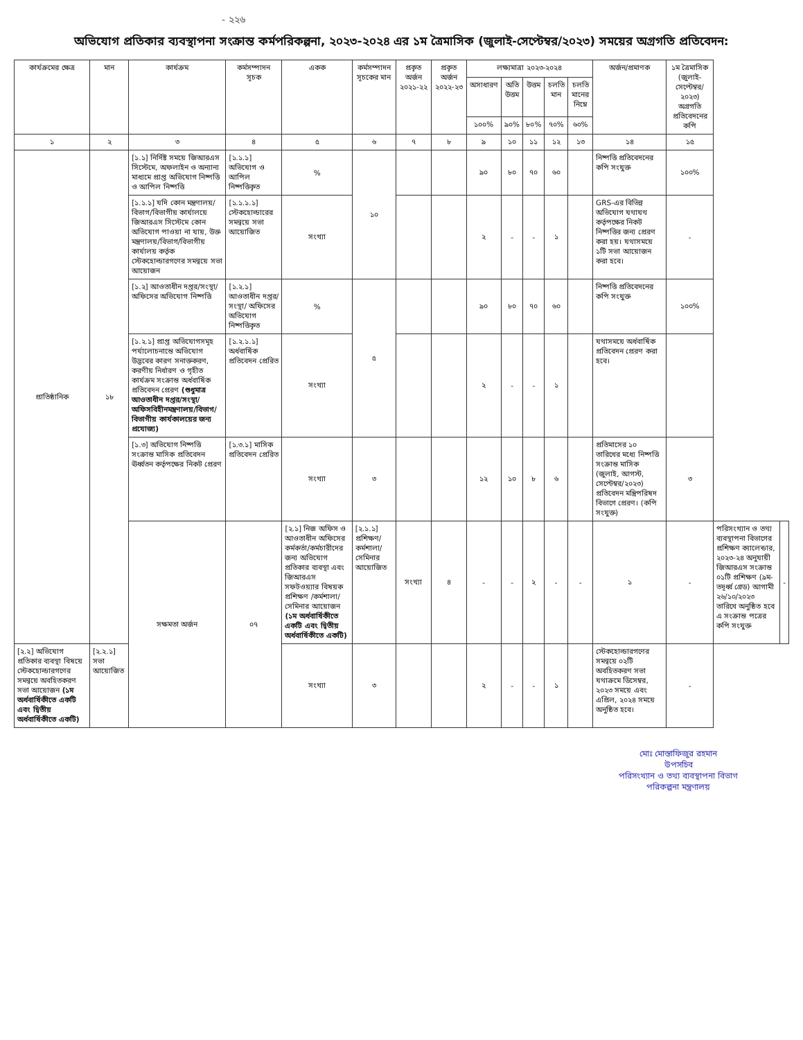- ২২৬
অভিযোগ প্রতিকার ব্যবস্থাপনা সংক্রান্ত কর্মপরিকল্পনা, ২০২৩-২০২৪ এর ১ম ত্রৈমাসিক (জুলাই-সেপ্টেম্বর/২০২৩) সময়ের অগ্রগতি প্রতিবেদন:
| কার্যক্রমের ক্ষেত্র | মান | কার্যক্রম | কর্মসম্পাদন সূচক | একক | কর্মসম্পাদন সূচকের মান | প্রকৃত অর্জন ২০২১-২২ | প্রকৃত অর্জন ২০২২-২৩ | লক্ষ্যমাত্রা ২০২৩-২০২৪ | | | | | অর্জন/প্রমাণক | ১ম ত্রৈমাসিক (জুলাই-সেপ্টেম্বর/২০২৩) অগ্রগতি প্রতিবেদনের কপি | | |
| --- | --- | --- | --- | --- | --- | --- | --- | --- | --- | --- | --- | --- | --- | --- | --- | --- |
| | | | | | | | | অসাধারণ | অতি উত্তম | উত্তম | চলতি মান | চলতি মানের নিম্নে | | | | |
| | | | | | | | | ১০০% | ৯০% | ৮০% | ৭০% | ৬০% | | | | |
| ১ | ২ | ৩ | ৪ | ৫ | ৬ | ৭ | ৮ | ৯ | ১০ | ১১ | ১২ | ১৩ | ১৪ | ১৫ | | |
| প্রাতিষ্ঠানিক | ১৮ | [১.১] নির্দিষ্ট সময়ে জিআরএস সিস্টেমে, অফলাইন ও অন্যান্য মাধ্যমে প্রাপ্ত অভিযোগ নিষ্পত্তি ও আপিল নিষ্পত্তি | [১.১.১] অভিযোগ ও আপিল নিষ্পত্তিকৃত | % | ১০ | | | ৯০ | ৮০ | ৭০ | ৬০ | | নিষ্পত্তি প্রতিবেদনের কপি সংযুক্ত | ১০০% | | |
| | | [১.১.১] যদি কোন মন্ত্রণালয়/বিভাগ/বিভাগীয় কার্যালয়ে জিআরএস সিস্টেমে কোন অভিযোগ পাওয়া না যায়, উক্ত মন্ত্রণালয়/বিভাগ/বিভাগীয় কার্যালয় কর্তৃক স্টেকহোল্ডারগণের সমন্বয়ে সভা আয়োজন | [১.১.১.১] স্টেকহোল্ডারের সমন্বয়ে সভা আয়োজিত | সংখ্যা | | | | ২ | - | - | ১ | | GRS-এর বিভিন্ন অভিযোগ যথাযথ কর্তৃপক্ষের নিকট নিষ্পত্তির জন্য প্রেরণ করা হয়। যথাসময়ে ১টি সভা আয়োজন করা হবে। | - | | |
| | | [১.২] আওতাধীন দপ্তর/সংস্থা/অফিসের অভিযোগ নিষ্পত্তি | [১.২.১] আওতাধীন দপ্তর/সংস্থা/ অফিসের অভিযোগ নিষ্পত্তিকৃত | % | ৫ | | | ৯০ | ৮০ | ৭০ | ৬০ | | নিষ্পত্তি প্রতিবেদনের কপি সংযুক্ত | ১০০% | | |
| | | [১.২.১] প্রাপ্ত অভিযোগসমূহ পর্যালোচনান্তে অভিযোগ উদ্ভবের কারণ সনাক্তকরণ, করণীয় নির্ধারণ ও গৃহীত কার্যক্রম সংক্রান্ত অর্ধবার্ষিক প্রতিবেদন প্রেরণ (শুধুমাত্র আওতাধীন দপ্তর/সংস্থা/ অফিসবিহীনমন্ত্রণালয়/বিভাগ/বিভাগীয় কার্যকালয়ের জন্য প্রযোজ্য) | [১.২.১.১] অর্ধবার্ষিক প্রতিবেদন প্রেরিত | সংখ্যা | | | | ২ | - | - | ১ | | যথাসময়ে অর্ধবার্ষিক প্রতিবেদন প্রেরণ করা হবে। | | | |
| | | [১.৩] অভিযোগ নিষ্পত্তি সংক্রান্ত মাসিক প্রতিবেদন ঊর্ধ্বতন কর্তৃপক্ষের নিকট প্রেরণ | [১.৩.১] মাসিক প্রতিবেদন প্রেরিত | সংখ্যা | ৩ | | | ১২ | ১০ | ৮ | ৬ | | প্রতিমাসের ১০ তারিখের মধ্যে নিষ্পত্তি সংক্রান্ত মাসিক (জুলাই, আগস্ট, সেপ্টেম্বর/২০২৩) প্রতিবেদন মন্ত্রিপরিষদ বিভাগে প্রেরণ। (কপি সংযুক্ত) | ৩ | | |
| | | সক্ষমতা অর্জন | ০৭ | [২.১] নিজ অফিস ও আওতাধীন অফিসের কর্মকর্তা/কর্মচারীদের জন্য অভিযোগ প্রতিকার ব্যবস্থা এবং জিআরএস সফটওয়্যার বিষয়ক প্রশিক্ষণ /কর্মশালা/সেমিনার আয়োজন (১ম অর্ধবার্ষিকীতে একটি এবং দ্বিতীয় অর্ধবার্ষিকীতে একটি) | [২.১.১] প্রশিক্ষণ/কর্মশালা/ সেমিনার আয়োজিত | সংখ্যা | ৪ | - | - | ২ | - | - | ১ | - | পরিসংখ্যান ও তথ্য ব্যবস্থাপনা বিভাগের প্রশিক্ষণ ক্যালেন্ডার, ২০২৩-২৪ অনুযায়ী জিআরএস সংক্রান্ত ০১টি প্রশিক্ষণ (৯ম-তদূর্ধ্ব গ্রেড) আগামী ২৬/১০/২০২৩ তারিখে অনুষ্ঠিত হবে এ সংক্রান্ত পত্রের কপি সংযুক্ত | - |
| [২.২] অভিযোগ প্রতিকার ব্যবস্থা বিষয়ে স্টেকহোল্ডারগণের সমন্বয়ে অবহিতকরণ সভা আয়োজন (১ম অর্ধবার্ষিকীতে একটি এবং দ্বিতীয় অর্ধবার্ষিকীতে একটি) | [২.২.১] সভা আয়োজিত | | | সংখ্যা | ৩ | | | ২ | - | - | ১ | | স্টেকহোল্ডারগণের সমন্বয়ে ০২টি অবহিতকরণ সভা যথাক্রমে ডিসেম্বর, ২০২৩ সময়ে এবং এপ্রিল, ২০২৪ সময়ে অনুষ্ঠিত হবে। | - | | |
মোঃ মোস্তাফিজুর রহমান
উপসচিব
পরিসংখ্যান ও তথ্য ব্যবস্থাপনা বিভাগ
পরিকল্পনা মন্ত্রণালয়